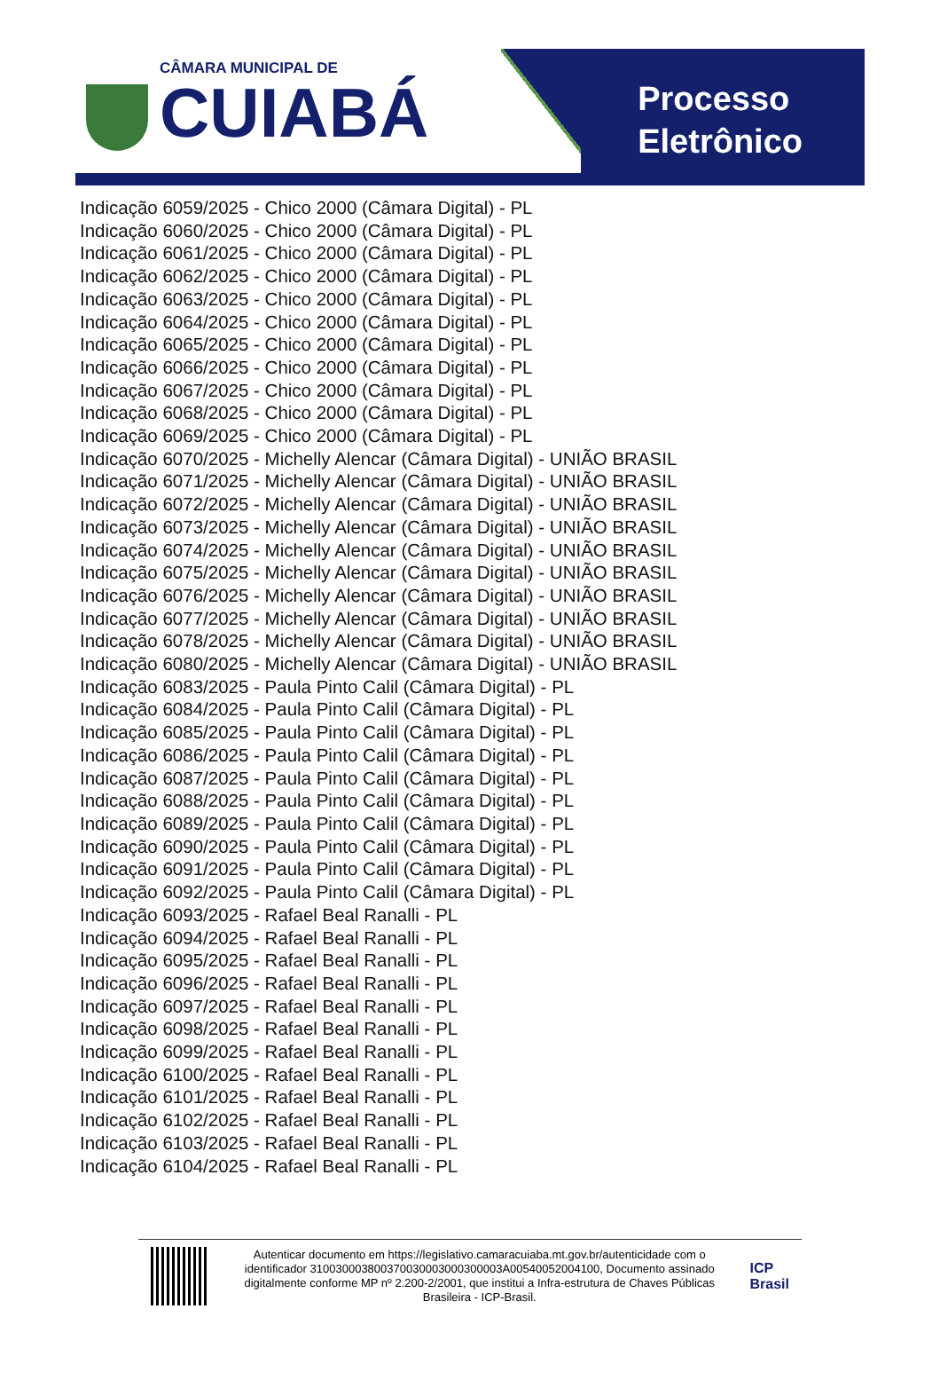CÂMARA MUNICIPAL DE
CUIABÁ
Processo
Eletrônico
Indicação 6059/2025 - Chico 2000 (Câmara Digital) - PL
Indicação 6060/2025 - Chico 2000 (Câmara Digital) - PL
Indicação 6061/2025 - Chico 2000 (Câmara Digital) - PL
Indicação 6062/2025 - Chico 2000 (Câmara Digital) - PL
Indicação 6063/2025 - Chico 2000 (Câmara Digital) - PL
Indicação 6064/2025 - Chico 2000 (Câmara Digital) - PL
Indicação 6065/2025 - Chico 2000 (Câmara Digital) - PL
Indicação 6066/2025 - Chico 2000 (Câmara Digital) - PL
Indicação 6067/2025 - Chico 2000 (Câmara Digital) - PL
Indicação 6068/2025 - Chico 2000 (Câmara Digital) - PL
Indicação 6069/2025 - Chico 2000 (Câmara Digital) - PL
Indicação 6070/2025 - Michelly Alencar (Câmara Digital) - UNIÃO BRASIL
Indicação 6071/2025 - Michelly Alencar (Câmara Digital) - UNIÃO BRASIL
Indicação 6072/2025 - Michelly Alencar (Câmara Digital) - UNIÃO BRASIL
Indicação 6073/2025 - Michelly Alencar (Câmara Digital) - UNIÃO BRASIL
Indicação 6074/2025 - Michelly Alencar (Câmara Digital) - UNIÃO BRASIL
Indicação 6075/2025 - Michelly Alencar (Câmara Digital) - UNIÃO BRASIL
Indicação 6076/2025 - Michelly Alencar (Câmara Digital) - UNIÃO BRASIL
Indicação 6077/2025 - Michelly Alencar (Câmara Digital) - UNIÃO BRASIL
Indicação 6078/2025 - Michelly Alencar (Câmara Digital) - UNIÃO BRASIL
Indicação 6080/2025 - Michelly Alencar (Câmara Digital) - UNIÃO BRASIL
Indicação 6083/2025 - Paula Pinto Calil (Câmara Digital) - PL
Indicação 6084/2025 - Paula Pinto Calil (Câmara Digital) - PL
Indicação 6085/2025 - Paula Pinto Calil (Câmara Digital) - PL
Indicação 6086/2025 - Paula Pinto Calil (Câmara Digital) - PL
Indicação 6087/2025 - Paula Pinto Calil (Câmara Digital) - PL
Indicação 6088/2025 - Paula Pinto Calil (Câmara Digital) - PL
Indicação 6089/2025 - Paula Pinto Calil (Câmara Digital) - PL
Indicação 6090/2025 - Paula Pinto Calil (Câmara Digital) - PL
Indicação 6091/2025 - Paula Pinto Calil (Câmara Digital) - PL
Indicação 6092/2025 - Paula Pinto Calil (Câmara Digital) - PL
Indicação 6093/2025 - Rafael Beal Ranalli - PL
Indicação 6094/2025 - Rafael Beal Ranalli - PL
Indicação 6095/2025 - Rafael Beal Ranalli - PL
Indicação 6096/2025 - Rafael Beal Ranalli - PL
Indicação 6097/2025 - Rafael Beal Ranalli - PL
Indicação 6098/2025 - Rafael Beal Ranalli - PL
Indicação 6099/2025 - Rafael Beal Ranalli - PL
Indicação 6100/2025 - Rafael Beal Ranalli - PL
Indicação 6101/2025 - Rafael Beal Ranalli - PL
Indicação 6102/2025 - Rafael Beal Ranalli - PL
Indicação 6103/2025 - Rafael Beal Ranalli - PL
Indicação 6104/2025 - Rafael Beal Ranalli - PL
Autenticar documento em https://legislativo.camaracuiaba.mt.gov.br/autenticidade com o identificador 310030003800370030003000300003A00540052004100, Documento assinado digitalmente conforme MP nº 2.200-2/2001, que institui a Infra-estrutura de Chaves Públicas Brasileira - ICP-Brasil.
ICP
Brasil